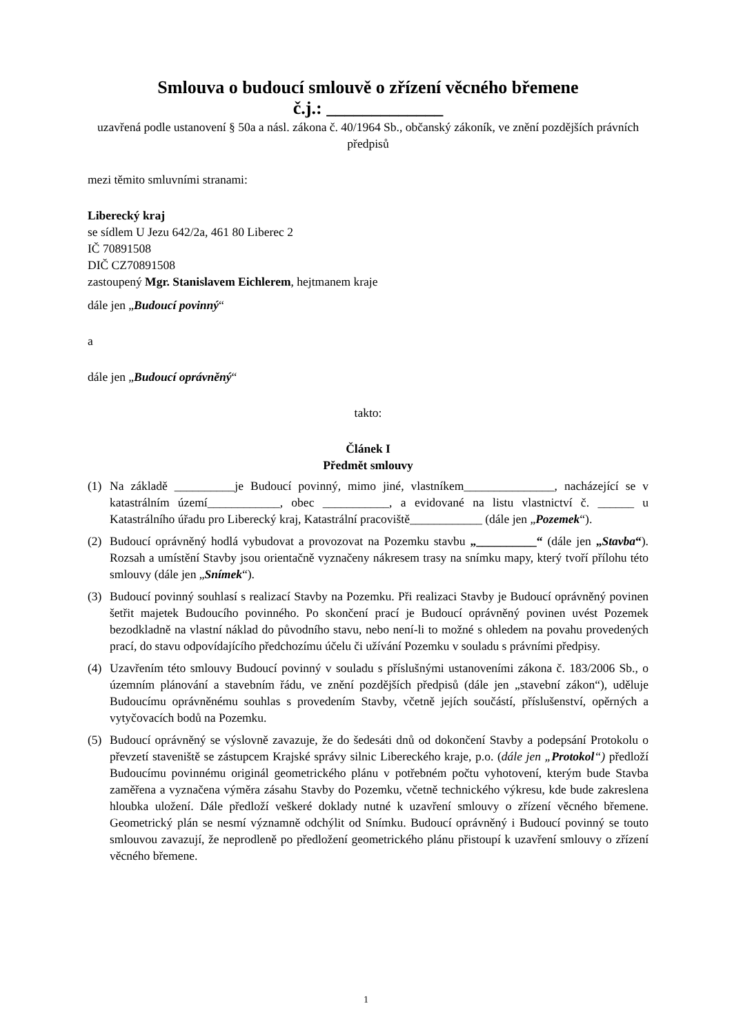Smlouva o budoucí smlouvě o zřízení věcného břemene
č.j.: _____________
uzavřená podle ustanovení § 50a a násl. zákona č. 40/1964 Sb., občanský zákoník, ve znění pozdějších právních předpisů
mezi těmito smluvními stranami:
Liberecký kraj
se sídlem U Jezu 642/2a, 461 80 Liberec 2
IČ 70891508
DIČ CZ70891508
zastoupený Mgr. Stanislavem Eichlerem, hejtmanem kraje
dále jen „Budoucí povinný“
a
dále jen „Budoucí oprávněný“
takto:
Článek I
Předmět smlouvy
(1) Na základě __________je Budoucí povinný, mimo jiné, vlastníkem_______________, nacházející se v katastrálním území____________, obec ___________, a evidované na listu vlastnictví č. ______ u Katastrálního úřadu pro Liberecký kraj, Katastrální pracoviště____________ (dále jen „Pozemek“).
(2) Budoucí oprávněný hodlá vybudovat a provozovat na Pozemku stavbu „__________“ (dále jen „Stavba“). Rozsah a umístění Stavby jsou orientačně vyznačeny nákresem trasy na snímku mapy, který tvoří přílohu této smlouvy (dále jen „Snímek“).
(3) Budoucí povinný souhlasí s realizací Stavby na Pozemku. Při realizaci Stavby je Budoucí oprávněný povinen šetřit majetek Budoucího povinného. Po skončení prací je Budoucí oprávněný povinen uvést Pozemek bezodkladně na vlastní náklad do původního stavu, nebo není-li to možné s ohledem na povahu provedených prací, do stavu odpovídajícího předchozímu účelu či užívání Pozemku v souladu s právními předpisy.
(4) Uzavřením této smlouvy Budoucí povinný v souladu s příslušnými ustanoveními zákona č. 183/2006 Sb., o územním plánování a stavebním řádu, ve znění pozdějších předpisů (dále jen „stavební zákon“), uděluje Budoucímu oprávněnému souhlas s provedením Stavby, včetně jejích součástí, příslušenství, opěrných a vytyčovacích bodů na Pozemku.
(5) Budoucí oprávněný se výslovně zavazuje, že do šedesáti dnů od dokončení Stavby a podepsání Protokolu o převzetí staveniště se zástupcem Krajské správy silnic Libereckého kraje, p.o. (dále jen „Protokol“) předloží Budoucímu povinnému originál geometrického plánu v potřebném počtu vyhotovení, kterým bude Stavba zaměřena a vyznačena výměra zásahu Stavby do Pozemku, včetně technického výkresu, kde bude zakreslena hloubka uložení. Dále předloží veškeré doklady nutné k uzavření smlouvy o zřízení věcného břemene. Geometrický plán se nesmí významně odchýlit od Snímku. Budoucí oprávněný i Budoucí povinný se touto smlouvou zavazují, že neprodleně po předložení geometrického plánu přistoupí k uzavření smlouvy o zřízení věcného břemene.
1